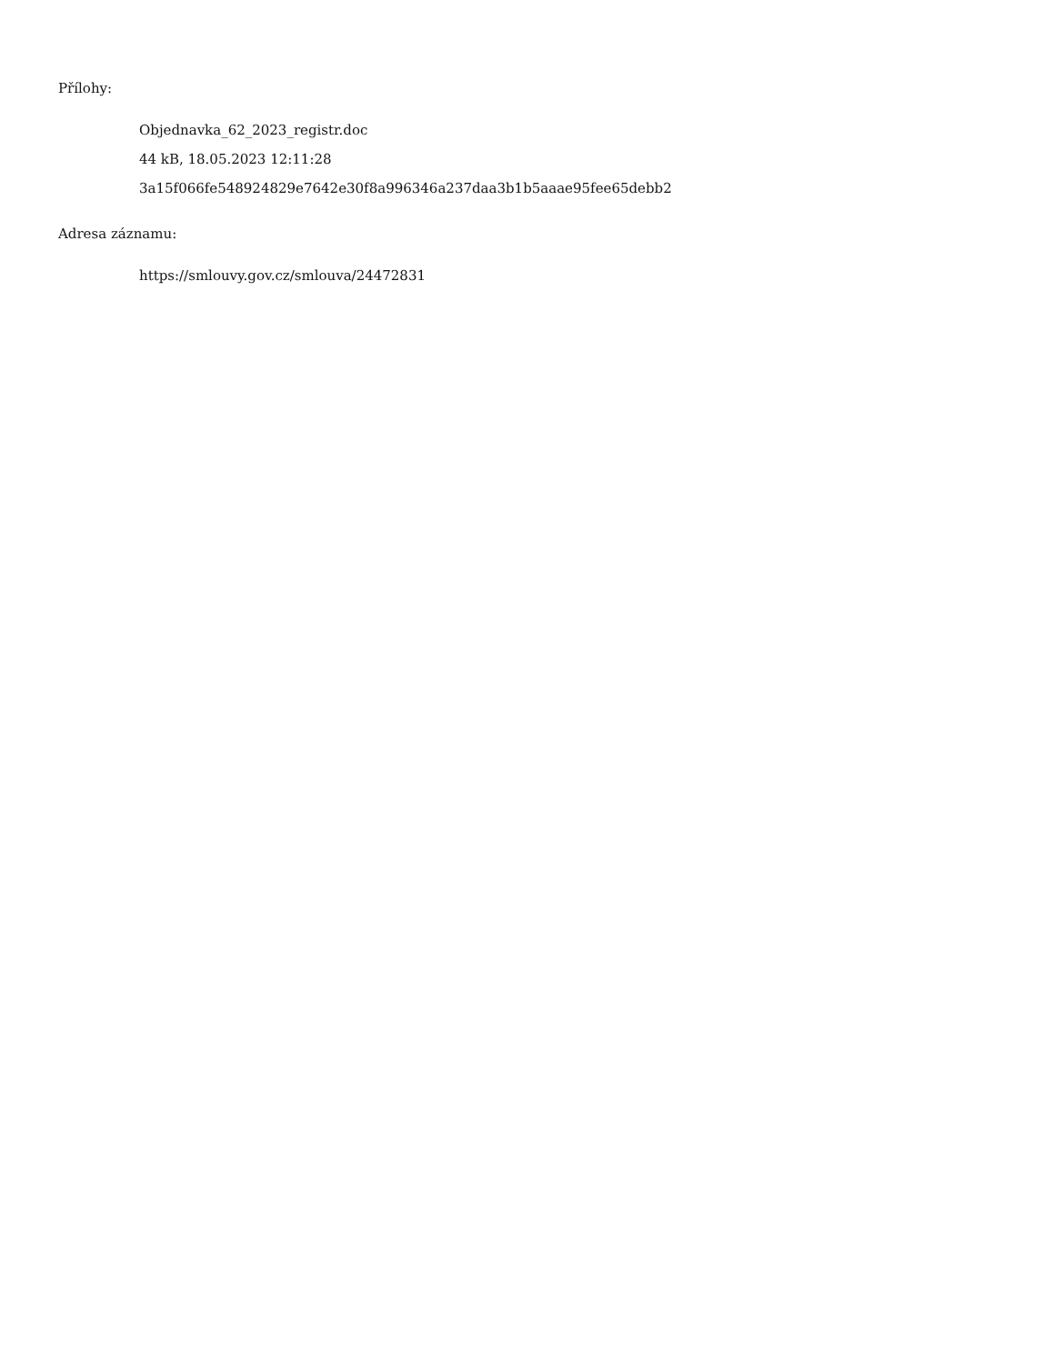Přílohy:
Objednavka_62_2023_registr.doc
44 kB, 18.05.2023 12:11:28
3a15f066fe548924829e7642e30f8a996346a237daa3b1b5aaae95fee65debb2
Adresa záznamu:
https://smlouvy.gov.cz/smlouva/24472831